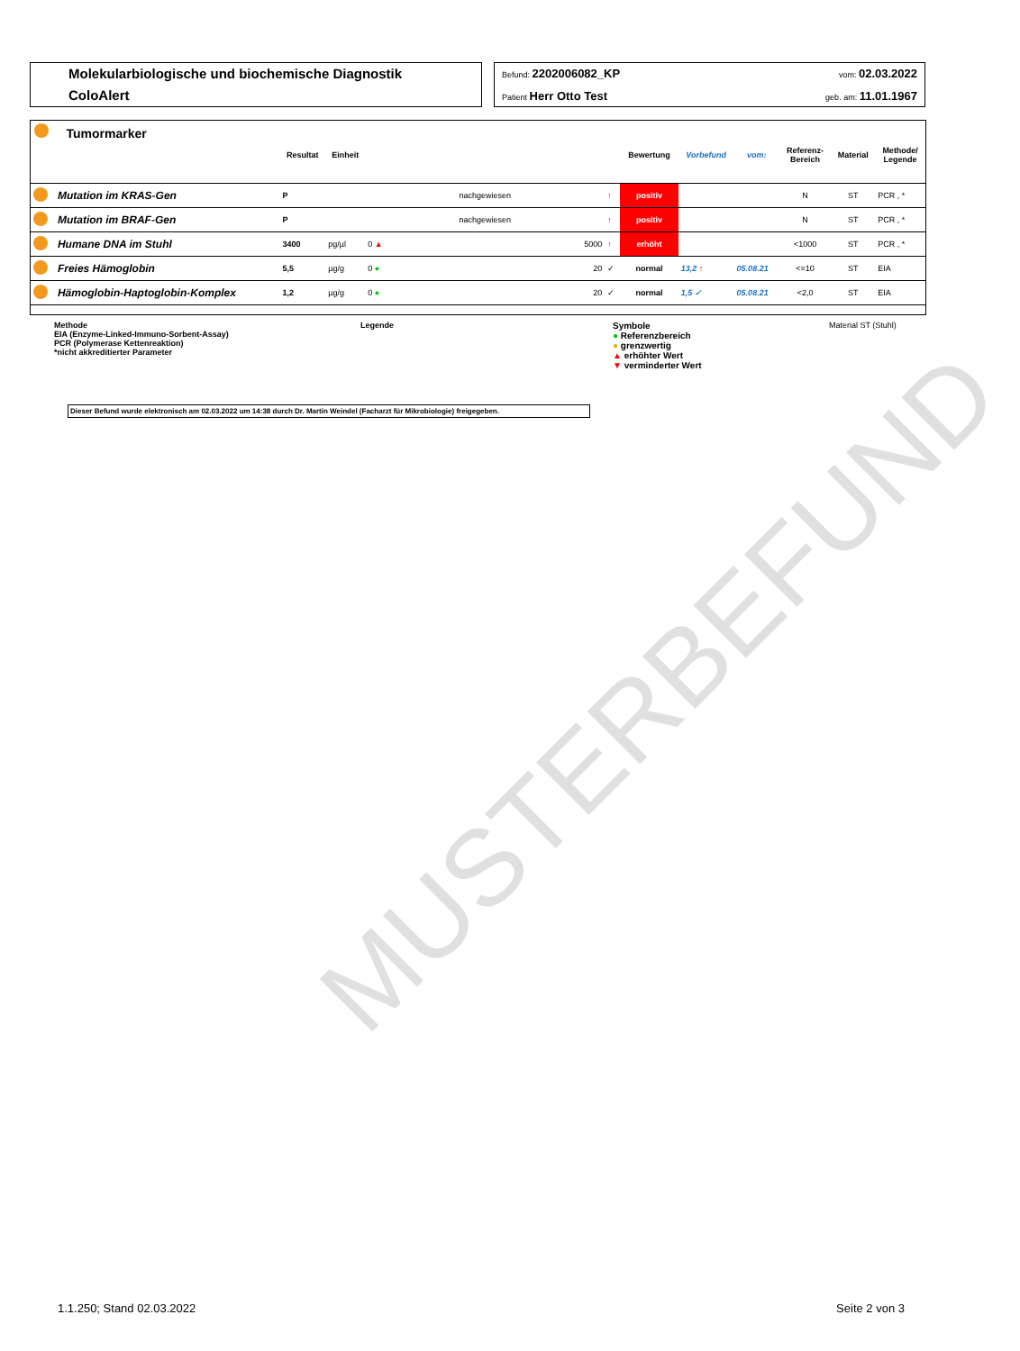MUSTERBEFUND
Molekularbiologische und biochemische Diagnostik
ColoAlert
Befund: 2202006082_KP vom: 02.03.2022
Patient Herr Otto Test geb. am: 11.01.1967
Tumormarker
| | | Resultat | Einheit | | | Bewertung | Vorbefund | vom: | Referenz- Bereich | Material | Methode/ Legende |
| --- | --- | --- | --- | --- | --- | --- | --- | --- | --- | --- | --- |
| | Mutation im KRAS-Gen | P | | nachgewiesen | ↑ | positiv | | | N | ST | PCR , * |
| | Mutation im BRAF-Gen | P | | nachgewiesen | ↑ | positiv | | | N | ST | PCR , * |
| | Humane DNA im Stuhl | 3400 | pg/µl | 0 ▲ 5000 | ↑ | erhöht | | | <1000 | ST | PCR , * |
| | Freies Hämoglobin | 5,5 | µg/g | 0 ● 20 | ✓ | normal | 13,2 ↑ | 05.08.21 | <=10 | ST | EIA |
| | Hämoglobin-Haptoglobin-Komplex | 1,2 | µg/g | 0 ● 20 | ✓ | normal | 1,5 ✓ | 05.08.21 | <2,0 | ST | EIA |
Methode
EIA (Enzyme-Linked-Immuno-Sorbent-Assay)
PCR (Polymerase Kettenreaktion)
*nicht akkreditierter Parameter
Legende Symbole
● Referenzbereich
● grenzwertig
▲ erhöhter Wert
▼ verminderter Wert
Material ST (Stuhl)
Dieser Befund wurde elektronisch am 02.03.2022 um 14:38 durch Dr. Martin Weindel (Facharzt für Mikrobiologie) freigegeben.
1.1.250; Stand 02.03.2022 Seite 2 von 3